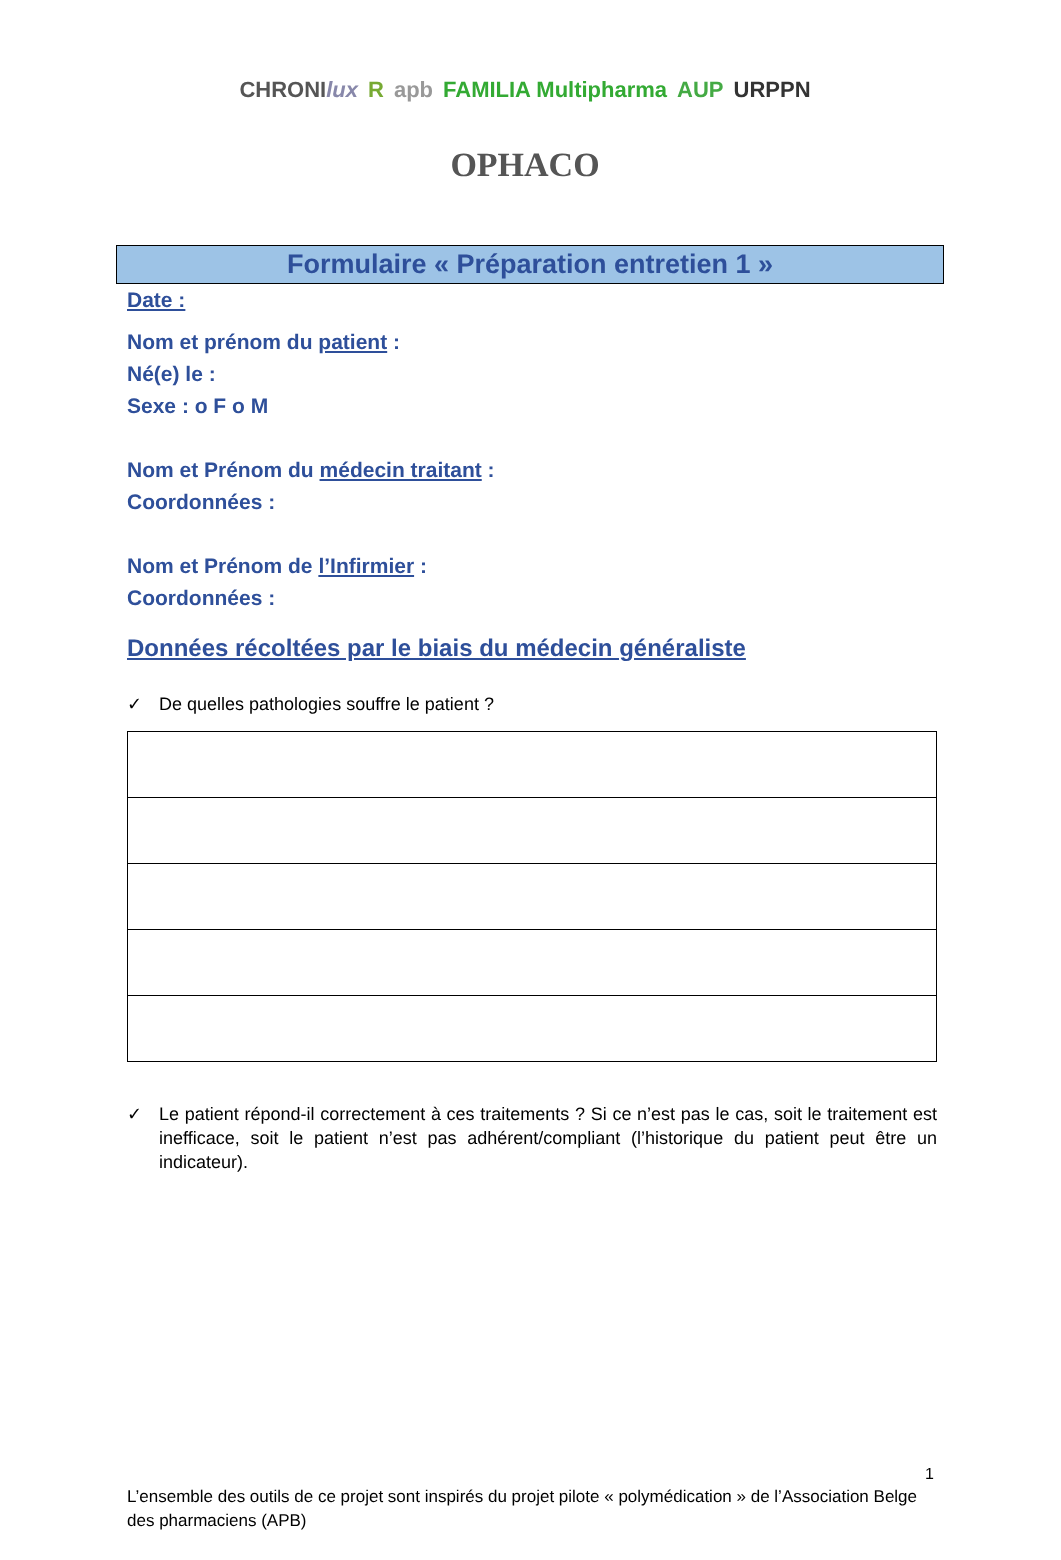CHRONIlux R apb FAMILIA Multipharma AUP URPPN OPHACO
Formulaire « Préparation entretien 1 »
Date :
Nom et prénom du patient :
Né(e) le :
Sexe : o F o M
Nom et Prénom du médecin traitant :
Coordonnées :
Nom et Prénom de l’Infirmier :
Coordonnées :
Données récoltées par le biais du médecin généraliste
✓ De quelles pathologies souffre le patient ?
✓ Le patient répond-il correctement à ces traitements ? Si ce n’est pas le cas, soit le traitement est inefficace, soit le patient n’est pas adhérent/compliant (l’historique du patient peut être un indicateur).
1
L’ensemble des outils de ce projet sont inspirés du projet pilote « polymédication » de l’Association Belge des pharmaciens (APB)